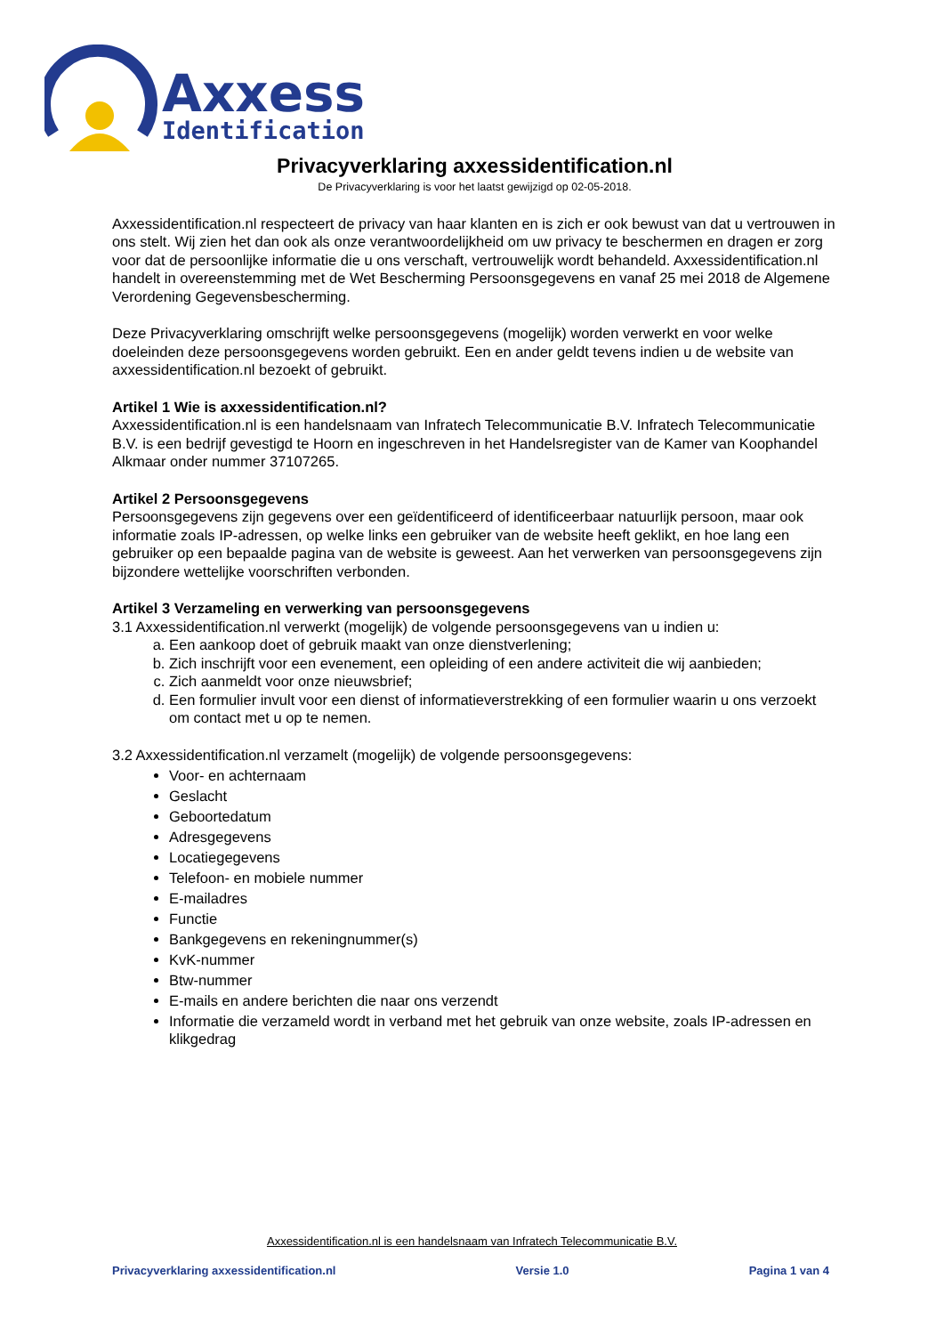Axxess
Identification
Privacyverklaring axxessidentification.nl
De Privacyverklaring is voor het laatst gewijzigd op 02-05-2018.
Axxessidentification.nl respecteert de privacy van haar klanten en is zich er ook bewust van dat u vertrouwen in ons stelt. Wij zien het dan ook als onze verantwoordelijkheid om uw privacy te beschermen en dragen er zorg voor dat de persoonlijke informatie die u ons verschaft, vertrouwelijk wordt behandeld. Axxessidentification.nl handelt in overeenstemming met de Wet Bescherming Persoonsgegevens en vanaf 25 mei 2018 de Algemene Verordening Gegevensbescherming.
Deze Privacyverklaring omschrijft welke persoonsgegevens (mogelijk) worden verwerkt en voor welke doeleinden deze persoonsgegevens worden gebruikt. Een en ander geldt tevens indien u de website van axxessidentification.nl bezoekt of gebruikt.
Artikel 1 Wie is axxessidentification.nl?
Axxessidentification.nl is een handelsnaam van Infratech Telecommunicatie B.V. Infratech Telecommunicatie B.V. is een bedrijf gevestigd te Hoorn en ingeschreven in het Handelsregister van de Kamer van Koophandel Alkmaar onder nummer 37107265.
Artikel 2 Persoonsgegevens
Persoonsgegevens zijn gegevens over een geïdentificeerd of identificeerbaar natuurlijk persoon, maar ook informatie zoals IP-adressen, op welke links een gebruiker van de website heeft geklikt, en hoe lang een gebruiker op een bepaalde pagina van de website is geweest. Aan het verwerken van persoonsgegevens zijn bijzondere wettelijke voorschriften verbonden.
Artikel 3 Verzameling en verwerking van persoonsgegevens
3.1 Axxessidentification.nl verwerkt (mogelijk) de volgende persoonsgegevens van u indien u:
a. Een aankoop doet of gebruik maakt van onze dienstverlening;
b. Zich inschrijft voor een evenement, een opleiding of een andere activiteit die wij aanbieden;
c. Zich aanmeldt voor onze nieuwsbrief;
d. Een formulier invult voor een dienst of informatieverstrekking of een formulier waarin u ons verzoekt om contact met u op te nemen.
3.2 Axxessidentification.nl verzamelt (mogelijk) de volgende persoonsgegevens:
Voor- en achternaam
Geslacht
Geboortedatum
Adresgegevens
Locatiegegevens
Telefoon- en mobiele nummer
E-mailadres
Functie
Bankgegevens en rekeningnummer(s)
KvK-nummer
Btw-nummer
E-mails en andere berichten die naar ons verzendt
Informatie die verzameld wordt in verband met het gebruik van onze website, zoals IP-adressen en klikgedrag
Axxessidentification.nl is een handelsnaam van Infratech Telecommunicatie B.V.
Privacyverklaring axxessidentification.nl Versie 1.0 Pagina 1 van 4